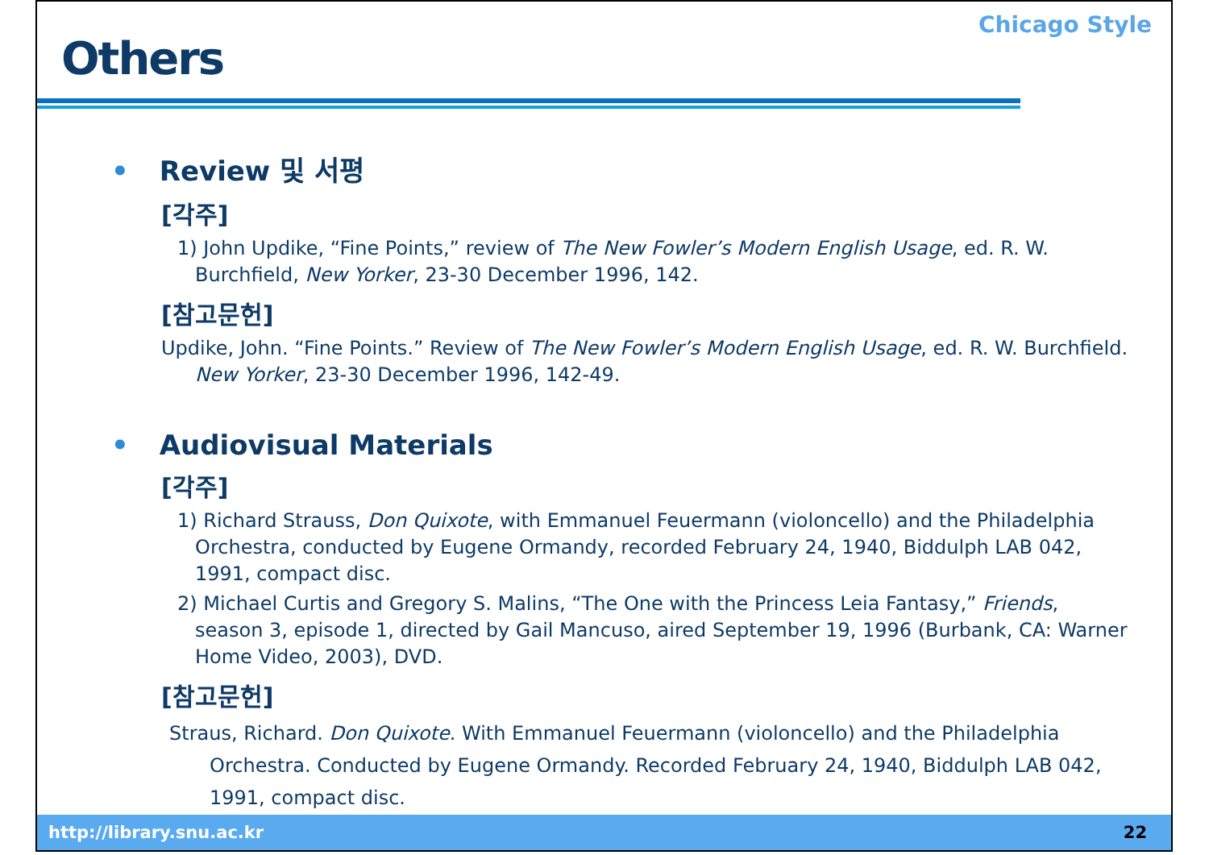Others
Chicago Style
• Review 및 서평
[각주]
1) John Updike, “Fine Points,” review of The New Fowler’s Modern English Usage, ed. R. W. Burchfield, New Yorker, 23-30 December 1996, 142.
[참고문헌]
Updike, John. “Fine Points.” Review of The New Fowler’s Modern English Usage, ed. R. W. Burchfield. New Yorker, 23-30 December 1996, 142-49.
• Audiovisual Materials
[각주]
1) Richard Strauss, Don Quixote, with Emmanuel Feuermann (violoncello) and the Philadelphia Orchestra, conducted by Eugene Ormandy, recorded February 24, 1940, Biddulph LAB 042, 1991, compact disc.
2) Michael Curtis and Gregory S. Malins, “The One with the Princess Leia Fantasy,” Friends, season 3, episode 1, directed by Gail Mancuso, aired September 19, 1996 (Burbank, CA: Warner Home Video, 2003), DVD.
[참고문헌]
Straus, Richard. Don Quixote. With Emmanuel Feuermann (violoncello) and the Philadelphia Orchestra. Conducted by Eugene Ormandy. Recorded February 24, 1940, Biddulph LAB 042, 1991, compact disc.
http://library.snu.ac.kr 22